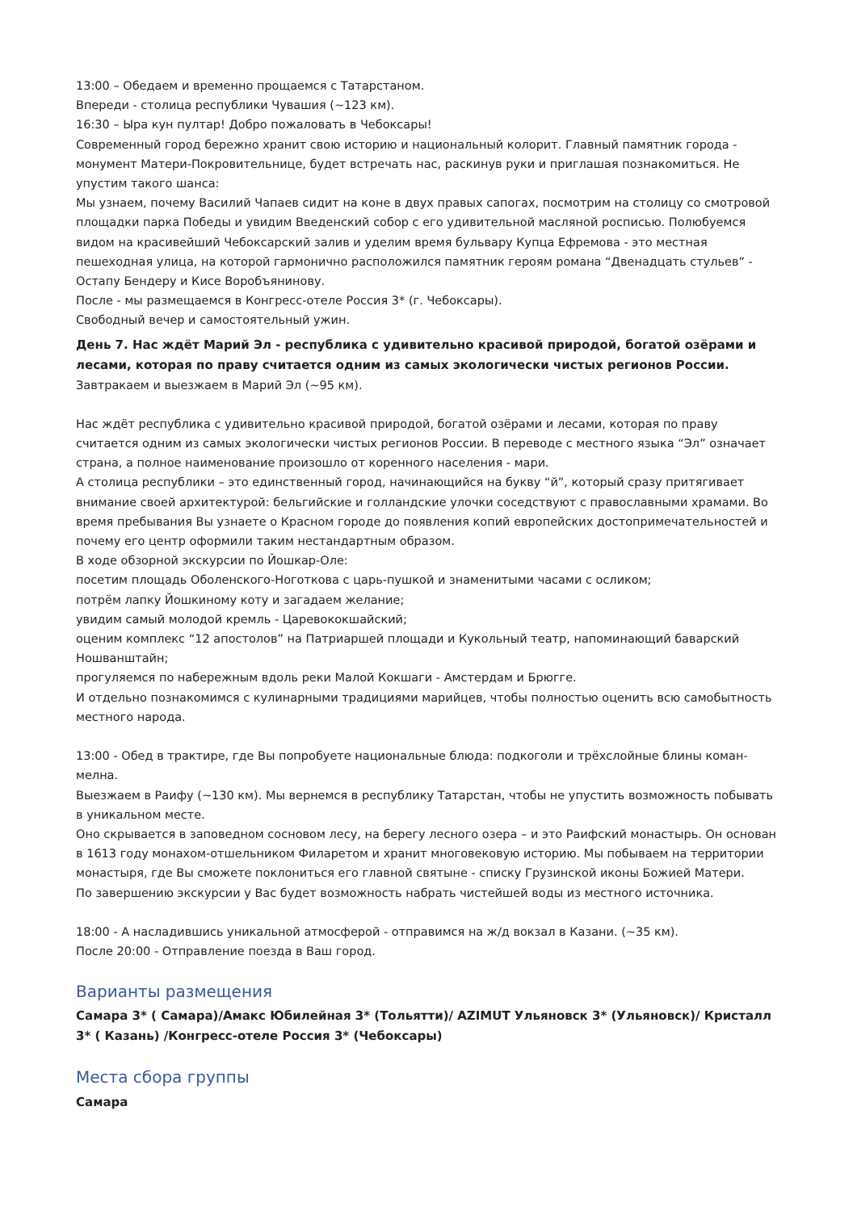13:00 – Обедаем и временно прощаемся с Татарстаном.
Впереди - столица республики Чувашия (~123 км).
16:30 – Ыра кун пултар! Добро пожаловать в Чебоксары!
Современный город бережно хранит свою историю и национальный колорит. Главный памятник города - монумент Матери-Покровительнице, будет встречать нас, раскинув руки и приглашая познакомиться. Не упустим такого шанса:
Мы узнаем, почему Василий Чапаев сидит на коне в двух правых сапогах, посмотрим на столицу со смотровой площадки парка Победы и увидим Введенский собор с его удивительной масляной росписью. Полюбуемся видом на красивейший Чебоксарский залив и уделим время бульвару Купца Ефремова - это местная пешеходная улица, на которой гармонично расположился памятник героям романа “Двенадцать стульев” - Остапу Бендеру и Кисе Воробъянинову.
После - мы размещаемся в Конгресс-отеле Россия 3* (г. Чебоксары).
Свободный вечер и самостоятельный ужин.
День 7. Нас ждёт Марий Эл - республика с удивительно красивой природой, богатой озёрами и лесами, которая по праву считается одним из самых экологически чистых регионов России.
Завтракаем и выезжаем в Марий Эл (~95 км).
Нас ждёт республика с удивительно красивой природой, богатой озёрами и лесами, которая по праву считается одним из самых экологически чистых регионов России. В переводе с местного языка “Эл” означает страна, а полное наименование произошло от коренного населения - мари.
А столица республики – это единственный город, начинающийся на букву “й”, который сразу притягивает внимание своей архитектурой: бельгийские и голландские улочки соседствуют с православными храмами. Во время пребывания Вы узнаете о Красном городе до появления копий европейских достопримечательностей и почему его центр оформили таким нестандартным образом.
В ходе обзорной экскурсии по Йошкар-Оле:
посетим площадь Оболенского-Ноготкова с царь-пушкой и знаменитыми часами с осликом;
потрём лапку Йошкиному коту и загадаем желание;
увидим самый молодой кремль - Царевококшайский;
оценим комплекс “12 апостолов” на Патриаршей площади и Кукольный театр, напоминающий баварский Ношванштайн;
прогуляемся по набережным вдоль реки Малой Кокшаги - Амстердам и Брюгге.
И отдельно познакомимся с кулинарными традициями марийцев, чтобы полностью оценить всю самобытность местного народа.
13:00 - Обед в трактире, где Вы попробуете национальные блюда: подкоголи и трёхслойные блины коман-мелна.
Выезжаем в Раифу (~130 км). Мы вернемся в республику Татарстан, чтобы не упустить возможность побывать в уникальном месте.
Оно скрывается в заповедном сосновом лесу, на берегу лесного озера – и это Раифский монастырь. Он основан в 1613 году монахом-отшельником Филаретом и хранит многовековую историю. Мы побываем на территории монастыря, где Вы сможете поклониться его главной святыне - списку Грузинской иконы Божией Матери.
По завершению экскурсии у Вас будет возможность набрать чистейшей воды из местного источника.
18:00 - А насладившись уникальной атмосферой - отправимся на ж/д вокзал в Казани. (~35 км).
После 20:00 - Отправление поезда в Ваш город.
Варианты размещения
Самара 3* ( Самара)/Амакс Юбилейная 3* (Тольятти)/ AZIMUT Ульяновск 3* (Ульяновск)/ Кристалл 3* ( Казань) /Конгресс-отеле Россия 3* (Чебоксары)
Места сбора группы
Самара